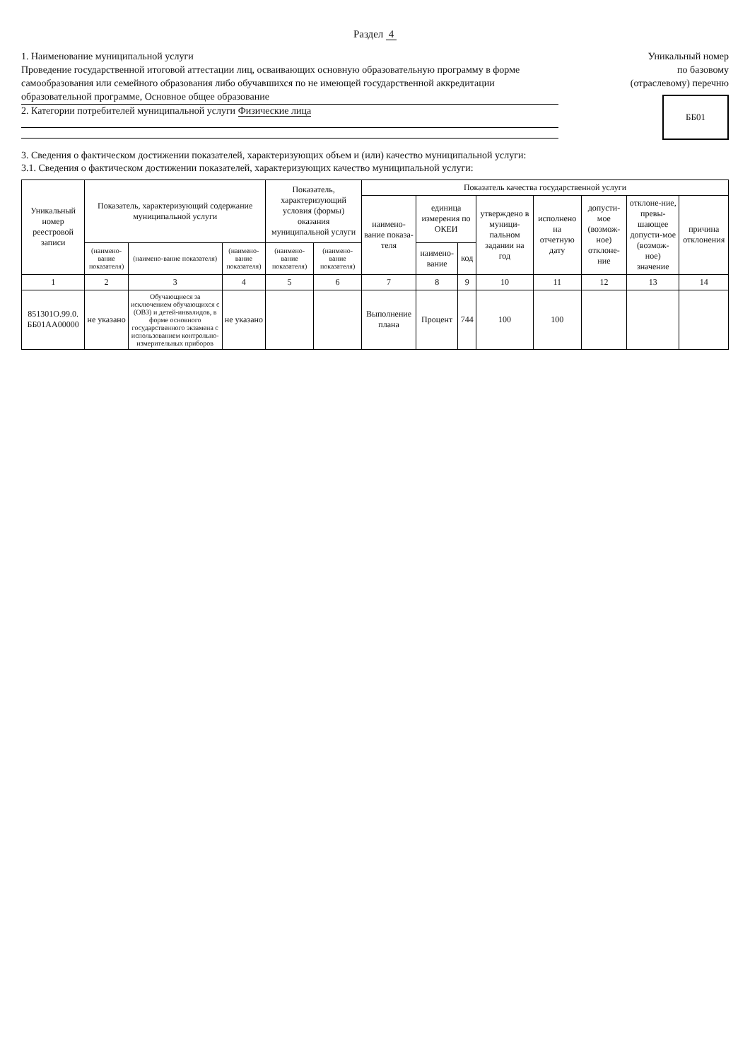Раздел 4
1. Наименование муниципальной услуги
Проведение государственной итоговой аттестации лиц, осваивающих основную образовательную программу в форме самообразования или семейного образования либо обучавшихся по не имеющей государственной аккредитации образовательной программе, Основное общее образование
2. Категории потребителей муниципальной услуги Физические лица
Уникальный номер
по базовому
(отраслевому) перечню
ББ01
3. Сведения о фактическом достижении показателей, характеризующих объем и (или) качество муниципальной услуги:
3.1. Сведения о фактическом достижении показателей, характеризующих качество муниципальной услуги:
| Уникальный номер реестровой записи | Показатель, характеризующий содержание муниципальной услуги | | | Показатель, характеризующий условия (формы) оказания муниципальной услуги | | Показатель качества государственной услуги | | | | | | | |
| --- | --- | --- | --- | --- | --- | --- | --- | --- | --- | --- | --- | --- | --- |
| | | | | | | наимено-вание показа-теля | единица измерения по ОКЕИ | | утверждено в муници-пальном задании на год | исполнено на отчетную дату | допусти-мое (возмож-ное) отклоне-ние | отклоне-ние, превы-шающее допусти-мое (возмож-ное) значение | причина отклонения |
| | (наимено-вание показателя) | (наимено-вание показателя) | (наимено-вание показателя) | (наимено-вание показателя) | (наимено-вание показателя) | | наимено-вание | код | | | | | |
| 1 | 2 | 3 | 4 | 5 | 6 | 7 | 8 | 9 | 10 | 11 | 12 | 13 | 14 |
| 851301О.99.0. ББ01АА00000 | не указано | Обучающиеся за исключением обучающихся с (ОВЗ) и детей-инвалидов, в форме основного государственного экзамена с использованием контрольно-измерительных приборов | не указано | | | Выполнение плана | Процент | 744 | 100 | 100 | | | |